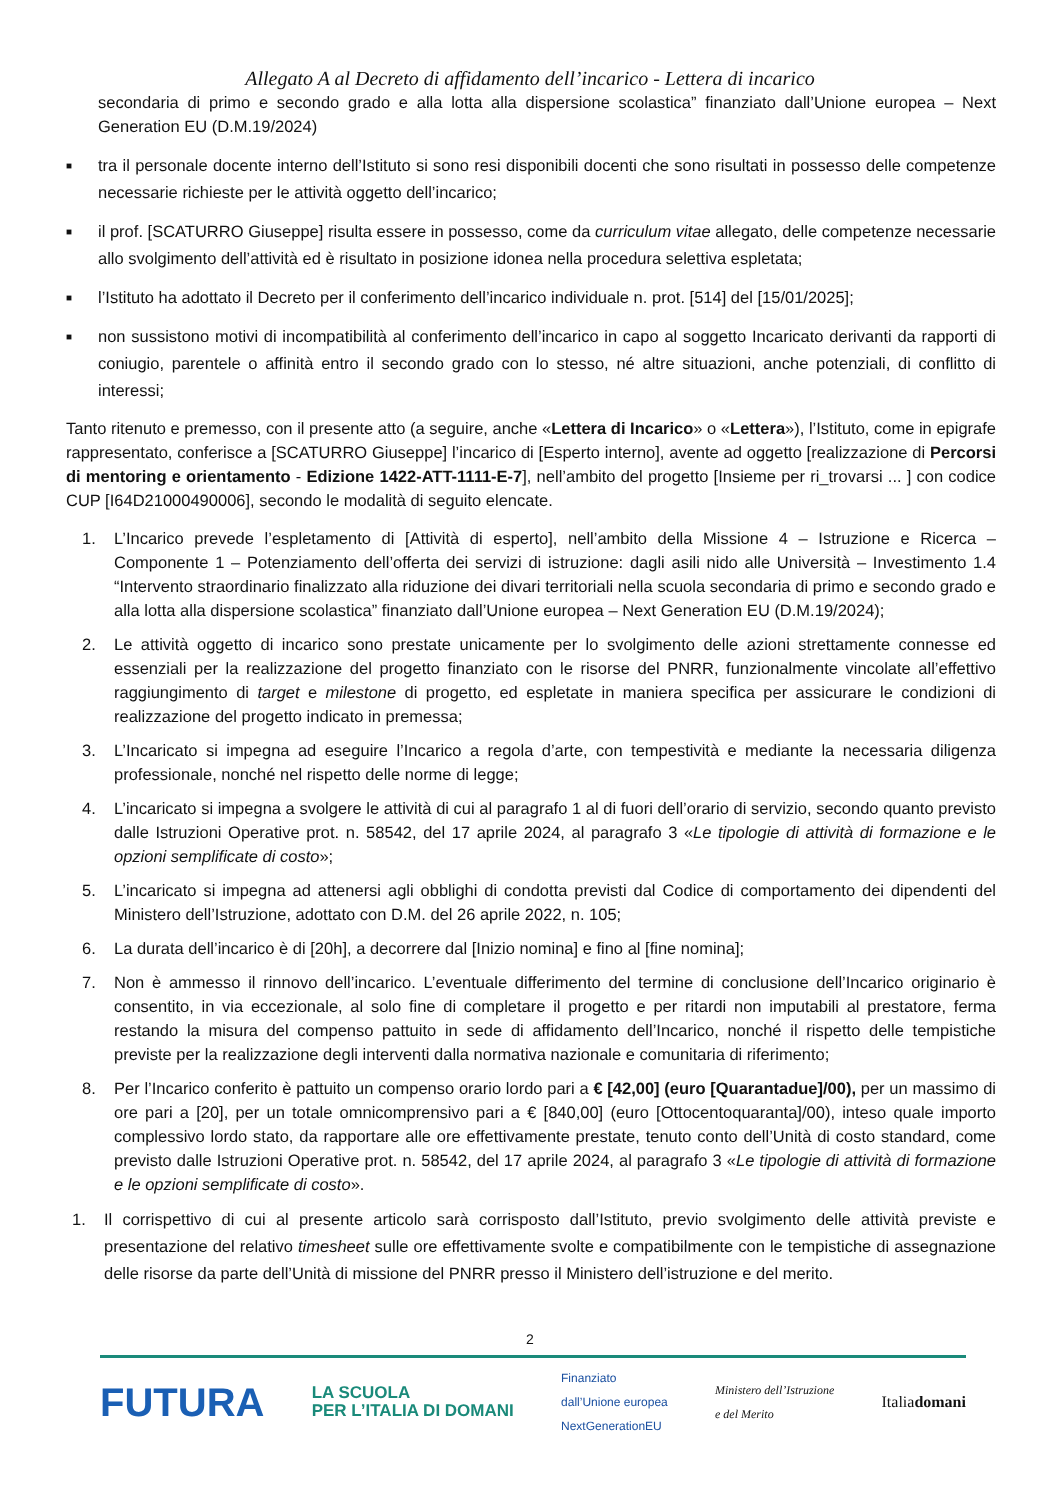Allegato A al Decreto di affidamento dell’incarico - Lettera di incarico
secondaria di primo e secondo grado e alla lotta alla dispersione scolastica” finanziato dall’Unione europea – Next Generation EU (D.M.19/2024)
■ tra il personale docente interno dell’Istituto si sono resi disponibili docenti che sono risultati in possesso delle competenze necessarie richieste per le attività oggetto dell’incarico;
■ il prof. [SCATURRO Giuseppe] risulta essere in possesso, come da curriculum vitae allegato, delle competenze necessarie allo svolgimento dell’attività ed è risultato in posizione idonea nella procedura selettiva espletata;
■ l’Istituto ha adottato il Decreto per il conferimento dell’incarico individuale n. prot. [514] del [15/01/2025];
■ non sussistono motivi di incompatibilità al conferimento dell’incarico in capo al soggetto Incaricato derivanti da rapporti di coniugio, parentele o affinità entro il secondo grado con lo stesso, né altre situazioni, anche potenziali, di conflitto di interessi;
Tanto ritenuto e premesso, con il presente atto (a seguire, anche «Lettera di Incarico» o «Lettera»), l’Istituto, come in epigrafe rappresentato, conferisce a [SCATURRO Giuseppe] l’incarico di [Esperto interno], avente ad oggetto [realizzazione di Percorsi di mentoring e orientamento - Edizione 1422-ATT-1111-E-7], nell’ambito del progetto [Insieme per ri_trovarsi ... ] con codice CUP [I64D21000490006], secondo le modalità di seguito elencate.
1. L’Incarico prevede l’espletamento di [Attività di esperto], nell’ambito della Missione 4 – Istruzione e Ricerca – Componente 1 – Potenziamento dell’offerta dei servizi di istruzione: dagli asili nido alle Università – Investimento 1.4 “Intervento straordinario finalizzato alla riduzione dei divari territoriali nella scuola secondaria di primo e secondo grado e alla lotta alla dispersione scolastica” finanziato dall’Unione europea – Next Generation EU (D.M.19/2024);
2. Le attività oggetto di incarico sono prestate unicamente per lo svolgimento delle azioni strettamente connesse ed essenziali per la realizzazione del progetto finanziato con le risorse del PNRR, funzionalmente vincolate all’effettivo raggiungimento di target e milestone di progetto, ed espletate in maniera specifica per assicurare le condizioni di realizzazione del progetto indicato in premessa;
3. L’Incaricato si impegna ad eseguire l’Incarico a regola d’arte, con tempestività e mediante la necessaria diligenza professionale, nonché nel rispetto delle norme di legge;
4. L’incaricato si impegna a svolgere le attività di cui al paragrafo 1 al di fuori dell’orario di servizio, secondo quanto previsto dalle Istruzioni Operative prot. n. 58542, del 17 aprile 2024, al paragrafo 3 «Le tipologie di attività di formazione e le opzioni semplificate di costo»;
5. L’incaricato si impegna ad attenersi agli obblighi di condotta previsti dal Codice di comportamento dei dipendenti del Ministero dell’Istruzione, adottato con D.M. del 26 aprile 2022, n. 105;
6. La durata dell’incarico è di [20h], a decorrere dal [Inizio nomina] e fino al [fine nomina];
7. Non è ammesso il rinnovo dell’incarico. L’eventuale differimento del termine di conclusione dell’Incarico originario è consentito, in via eccezionale, al solo fine di completare il progetto e per ritardi non imputabili al prestatore, ferma restando la misura del compenso pattuito in sede di affidamento dell’Incarico, nonché il rispetto delle tempistiche previste per la realizzazione degli interventi dalla normativa nazionale e comunitaria di riferimento;
8. Per l’Incarico conferito è pattuito un compenso orario lordo pari a € [42,00] (euro [Quarantadue]/00), per un massimo di ore pari a [20], per un totale omnicomprensivo pari a € [840,00] (euro [Ottocentoquaranta]/00), inteso quale importo complessivo lordo stato, da rapportare alle ore effettivamente prestate, tenuto conto dell’Unità di costo standard, come previsto dalle Istruzioni Operative prot. n. 58542, del 17 aprile 2024, al paragrafo 3 «Le tipologie di attività di formazione e le opzioni semplificate di costo».
1. Il corrispettivo di cui al presente articolo sarà corrisposto dall’Istituto, previo svolgimento delle attività previste e presentazione del relativo timesheet sulle ore effettivamente svolte e compatibilmente con le tempistiche di assegnazione delle risorse da parte dell’Unità di missione del PNRR presso il Ministero dell’istruzione e del merito.
2
FUTURA LA SCUOLA
PER L’ITALIA DI DOMANI Finanziato
dall’Unione europea
NextGenerationEU Ministero dell’Istruzione
e del Merito Italiadomani